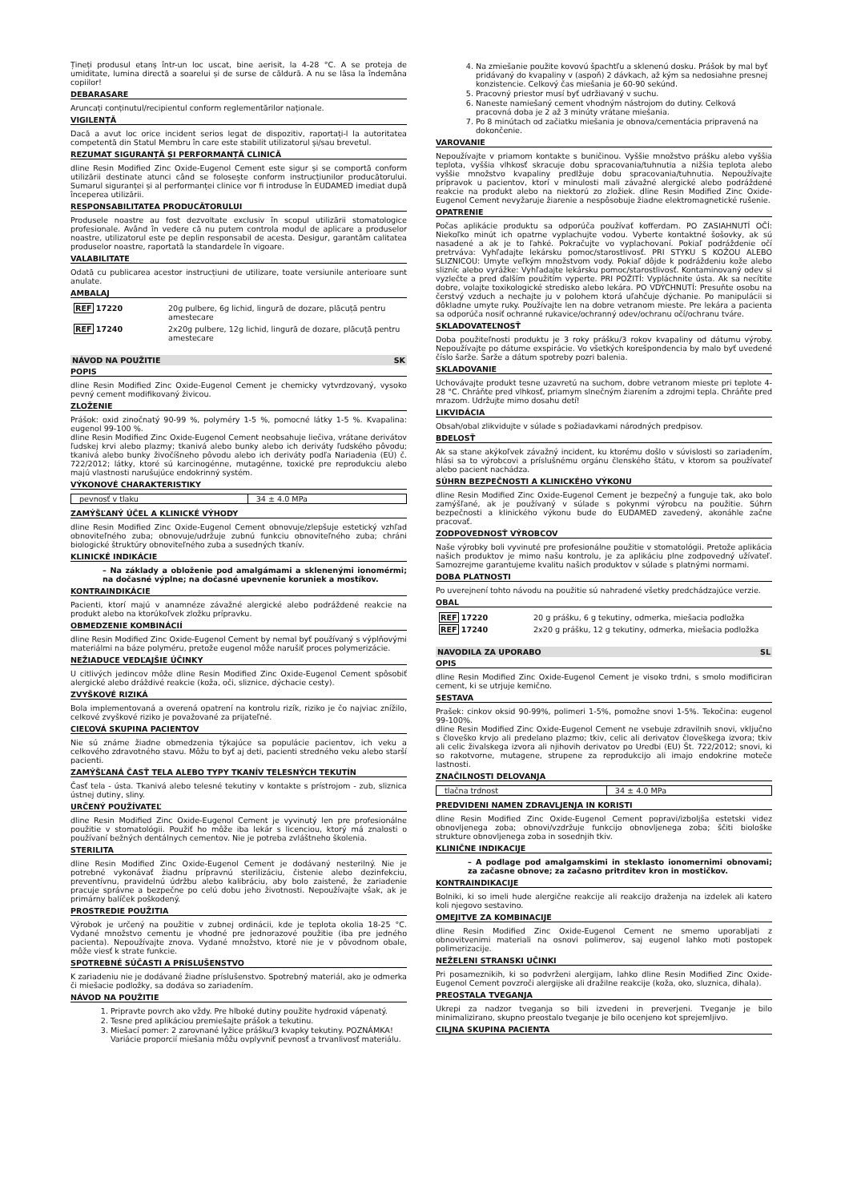Țineți produsul etanș într-un loc uscat, bine aerisit, la 4-28 °C. A se proteja de umiditate, lumina directă a soarelui și de surse de căldură. A nu se lăsa la îndemâna copiilor!
DEBARASARE
Aruncați conținutul/recipientul conform reglementărilor naționale.
VIGILENȚĂ
Dacă a avut loc orice incident serios legat de dispozitiv, raportați-l la autoritatea competentă din Statul Membru în care este stabilit utilizatorul și/sau brevetul.
REZUMAT SIGURANȚĂ ȘI PERFORMANȚĂ CLINICĂ
dline Resin Modified Zinc Oxide-Eugenol Cement este sigur și se comportă conform utilizării destinate atunci când se folosește conform instrucțiunilor producătorului. Sumarul siguranței și al performanței clinice vor fi introduse în EUDAMED imediat după începerea utilizării.
RESPONSABILITATEA PRODUCĂTORULUI
Produsele noastre au fost dezvoltate exclusiv în scopul utilizării stomatologice profesionale. Având în vedere că nu putem controla modul de aplicare a produselor noastre, utilizatorul este pe deplin responsabil de acesta. Desigur, garantăm calitatea produselor noastre, raportată la standardele în vigoare.
VALABILITATE
Odată cu publicarea acestor instrucțiuni de utilizare, toate versiunile anterioare sunt anulate.
AMBALAJ
| REF 17220 | 20g pulbere, 6g lichid, lingură de dozare, plăcuță pentru amestecare |
| REF 17240 | 2x20g pulbere, 12g lichid, lingură de dozare, plăcuță pentru amestecare |
NÁVOD NA POUŽITIE SK
POPIS
dline Resin Modified Zinc Oxide-Eugenol Cement je chemicky vytvrdzovaný, vysoko pevný cement modifikovaný živicou.
ZLOŽENIE
Prášok: oxid zinočnatý 90-99 %, polyméry 1-5 %, pomocné látky 1-5 %. Kvapalina: eugenol 99-100 %.
dline Resin Modified Zinc Oxide-Eugenol Cement neobsahuje liečiva, vrátane derivátov ľudskej krvi alebo plazmy; tkanivá alebo bunky alebo ich deriváty ľudského pôvodu; tkanivá alebo bunky živočíšneho pôvodu alebo ich deriváty podľa Nariadenia (EÚ) č. 722/2012; látky, ktoré sú karcinogénne, mutagénne, toxické pre reprodukciu alebo majú vlastnosti narušujúce endokrinný systém.
VÝKONOVÉ CHARAKTERISTIKY
| pevnosť v tlaku | 34 ± 4.0 MPa |
ZAMÝŠĽANÝ ÚČEL A KLINICKÉ VÝHODY
dline Resin Modified Zinc Oxide-Eugenol Cement obnovuje/zlepšuje estetický vzhľad obnoviteľného zuba; obnovuje/udržuje zubnú funkciu obnoviteľného zuba; chráni biologické štruktúry obnoviteľného zuba a susedných tkanív.
KLINICKÉ INDIKÁCIE
– Na základy a obloženie pod amalgámami a sklenenými ionomérmi; na dočasné výplne; na dočasné upevnenie koruniek a mostíkov.
KONTRAINDIKÁCIE
Pacienti, ktorí majú v anamnéze závažné alergické alebo podráždené reakcie na produkt alebo na ktorúkoľvek zložku prípravku.
OBMEDZENIE KOMBINÁCIÍ
dline Resin Modified Zinc Oxide-Eugenol Cement by nemal byť používaný s výplňovými materiálmi na báze polyméru, pretože eugenol môže narušiť proces polymerizácie.
NEŽIADUCE VEDĽAJŠIE ÚČINKY
U citlivých jedincov môže dline Resin Modified Zinc Oxide-Eugenol Cement spôsobiť alergické alebo dráždivé reakcie (koža, oči, sliznice, dýchacie cesty).
ZVYŠKOVÉ RIZIKÁ
Bola implementovaná a overená opatrení na kontrolu rizík, riziko je čo najviac znížilo, celkové zvyškové riziko je považované za prijateľné.
CIEĽOVÁ SKUPINA PACIENTOV
Nie sú známe žiadne obmedzenia týkajúce sa populácie pacientov, ich veku a celkového zdravotného stavu. Môžu to byť aj deti, pacienti stredného veku alebo starší pacienti.
ZAMÝŠĽANÁ ČASŤ TELA ALEBO TYPY TKANÍV TELESNÝCH TEKUTÍN
Časť tela - ústa. Tkanivá alebo telesné tekutiny v kontakte s prístrojom - zub, sliznica ústnej dutiny, sliny.
URČENÝ POUŽÍVATEĽ
dline Resin Modified Zinc Oxide-Eugenol Cement je vyvinutý len pre profesionálne použitie v stomatológii. Použiť ho môže iba lekár s licenciou, ktorý má znalosti o používaní bežných dentálnych cementov. Nie je potreba zvláštneho školenia.
STERILITA
dline Resin Modified Zinc Oxide-Eugenol Cement je dodávaný nesterilný. Nie je potrebné vykonávať žiadnu prípravnú sterilizáciu, čistenie alebo dezinfekciu, preventívnu, pravidelnú údržbu alebo kalibráciu, aby bolo zaistené, že zariadenie pracuje správne a bezpečne po celú dobu jeho životnosti. Nepoužívajte však, ak je primárny balíček poškodený.
PROSTREDIE POUŽITIA
Výrobok je určený na použitie v zubnej ordinácii, kde je teplota okolia 18-25 °C. Vydané množstvo cementu je vhodné pre jednorazové použitie (iba pre jedného pacienta). Nepoužívajte znova. Vydané množstvo, ktoré nie je v pôvodnom obale, môže viesť k strate funkcie.
SPOTREBNÉ SÚČASTI A PRÍSLUŠENSTVO
K zariadeniu nie je dodávané žiadne príslušenstvo. Spotrebný materiál, ako je odmerka či miešacie podložky, sa dodáva so zariadením.
NÁVOD NA POUŽITIE
1. Pripravte povrch ako vždy. Pre hlboké dutiny použite hydroxid vápenatý.
2. Tesne pred aplikáciou premiešajte prášok a tekutinu.
3. Miešací pomer: 2 zarovnané lyžice prášku/3 kvapky tekutiny. POZNÁMKA! Variácie proporcií miešania môžu ovplyvniť pevnosť a trvanlivosť materiálu.
4. Na zmiešanie použite kovovú špachtľu a sklenenú dosku. Prášok by mal byť pridávaný do kvapaliny v (aspoň) 2 dávkach, až kým sa nedosiahne presnej konzistencie. Celkový čas miešania je 60-90 sekúnd.
5. Pracovný priestor musí byť udržiavaný v suchu.
6. Naneste namiešaný cement vhodným nástrojom do dutiny. Celková pracovná doba je 2 až 3 minúty vrátane miešania.
7. Po 8 minútach od začiatku miešania je obnova/cementácia pripravená na dokončenie.
VAROVANIE
Nepoužívajte v priamom kontakte s buničinou. Vyššie množstvo prášku alebo vyššia teplota, vyššia vlhkosť skracuje dobu spracovania/tuhnutia a nižšia teplota alebo vyššie množstvo kvapaliny predlžuje dobu spracovania/tuhnutia. Nepoužívajte prípravok u pacientov, ktorí v minulosti mali závažné alergické alebo podráždené reakcie na produkt alebo na niektorú zo zložiek. dline Resin Modified Zinc Oxide-Eugenol Cement nevyžaruje žiarenie a nespôsobuje žiadne elektromagnetické rušenie.
OPATRENIE
Počas aplikácie produktu sa odporúča používať kofferdam. PO ZASIAHNUTÍ OČÍ: Niekoľko minút ich opatrne vyplachujte vodou. Vyberte kontaktné šošovky, ak sú nasadené a ak je to ľahké. Pokračujte vo vyplachovaní. Pokiaľ podráždenie očí pretrváva: Vyhľadajte lekársku pomoc/starostlivosť. PRI STYKU S KOŽOU ALEBO SLIZNICOU: Umyte veľkým množstvom vody. Pokiaľ dôjde k podráždeniu kože alebo slizníc alebo vyrážke: Vyhľadajte lekársku pomoc/starostlivosť. Kontaminovaný odev si vyzlečte a pred ďalším použitím vyperte. PRI POŽITÍ: Vypláchnite ústa. Ak sa necítite dobre, volajte toxikologické stredisko alebo lekára. PO VDÝCHNUTÍ: Presuňte osobu na čerstvý vzduch a nechajte ju v polohem ktorá uľahčuje dýchanie. Po manipulácii si dôkladne umyte ruky. Používajte len na dobre vetranom mieste. Pre lekára a pacienta sa odporúča nosiť ochranné rukavice/ochranný odev/ochranu očí/ochranu tváre.
SKLADOVATEĽNOSŤ
Doba použiteľnosti produktu je 3 roky prášku/3 rokov kvapaliny od dátumu výroby. Nepoužívajte po dátume exspirácie. Vo všetkých korešpondencia by malo byť uvedené číslo šarže. Šarže a dátum spotreby pozri balenia.
SKLADOVANIE
Uchovávajte produkt tesne uzavretú na suchom, dobre vetranom mieste pri teplote 4-28 °C. Chráňte pred vlhkosť, priamym slnečným žiarením a zdrojmi tepla. Chráňte pred mrazom. Udržujte mimo dosahu detí!
LIKVIDÁCIA
Obsah/obal zlikvidujte v súlade s požiadavkami národných predpisov.
BDELOSŤ
Ak sa stane akýkoľvek závažný incident, ku ktorému došlo v súvislosti so zariadením, hlási sa to výrobcovi a príslušnému orgánu členského štátu, v ktorom sa používateľ alebo pacient nachádza.
SÚHRN BEZPEČNOSTI A KLINICKÉHO VÝKONU
dline Resin Modified Zinc Oxide-Eugenol Cement je bezpečný a funguje tak, ako bolo zamýšľané, ak je používaný v súlade s pokynmi výrobcu na použitie. Súhrn bezpečnosti a klinického výkonu bude do EUDAMED zavedený, akonáhle začne pracovať.
ZODPOVEDNOSŤ VÝROBCOV
Naše výrobky boli vyvinuté pre profesionálne použitie v stomatológii. Pretože aplikácia našich produktov je mimo našu kontrolu, je za aplikáciu plne zodpovedný užívateľ. Samozrejme garantujeme kvalitu našich produktov v súlade s platnými normami.
DOBA PLATNOSTI
Po uverejnení tohto návodu na použitie sú nahradené všetky predchádzajúce verzie.
OBAL
| REF 17220 | 20 g prášku, 6 g tekutiny, odmerka, miešacia podložka |
| REF 17240 | 2x20 g prášku, 12 g tekutiny, odmerka, miešacia podložka |
NAVODILA ZA UPORABO SL
OPIS
dline Resin Modified Zinc Oxide-Eugenol Cement je visoko trdni, s smolo modificiran cement, ki se utrjuje kemično.
SESTAVA
Prašek: cinkov oksid 90-99%, polimeri 1-5%, pomožne snovi 1-5%. Tekočina: eugenol 99-100%.
dline Resin Modified Zinc Oxide-Eugenol Cement ne vsebuje zdravilnih snovi, vključno s človeško krvjo ali predelano plazmo; tkiv, celic ali derivatov človeškega izvora; tkiv ali celic živalskega izvora ali njihovih derivatov po Uredbi (EU) Št. 722/2012; snovi, ki so rakotvorne, mutagene, strupene za reprodukcijo ali imajo endokrine moteče lastnosti.
ZNAČILNOSTI DELOVANJA
| tlačna trdnost | 34 ± 4.0 MPa |
PREDVIDENI NAMEN ZDRAVLJENJA IN KORISTI
dline Resin Modified Zinc Oxide-Eugenol Cement popravi/izboljša estetski videz obnovljenega zoba; obnovi/vzdržuje funkcijo obnovljenega zoba; ščiti biološke strukture obnovljenega zoba in sosednjih tkiv.
KLINIČNE INDIKACIJE
– A podlage pod amalgamskimi in steklasto ionomernimi obnovami; za začasne obnove; za začasno pritrditev kron in mostičkov.
KONTRAINDIKACIJE
Bolniki, ki so imeli hude alergične reakcije ali reakcijo draženja na izdelek ali katero koli njegovo sestavino.
OMEJITVE ZA KOMBINACIJE
dline Resin Modified Zinc Oxide-Eugenol Cement ne smemo uporabljati z obnovitvenimi materiali na osnovi polimerov, saj eugenol lahko moti postopek polimerizacije.
NEŽELENI STRANSKI UČINKI
Pri posameznikih, ki so podvrženi alergijam, lahko dline Resin Modified Zinc Oxide-Eugenol Cement povzroči alergijske ali dražilne reakcije (koža, oko, sluznica, dihala).
PREOSTALA TVEGANJA
Ukrepi za nadzor tveganja so bili izvedeni in preverjeni. Tveganje je bilo minimalizirano, skupno preostalo tveganje je bilo ocenjeno kot sprejemljivo.
CILJNA SKUPINA PACIENTA